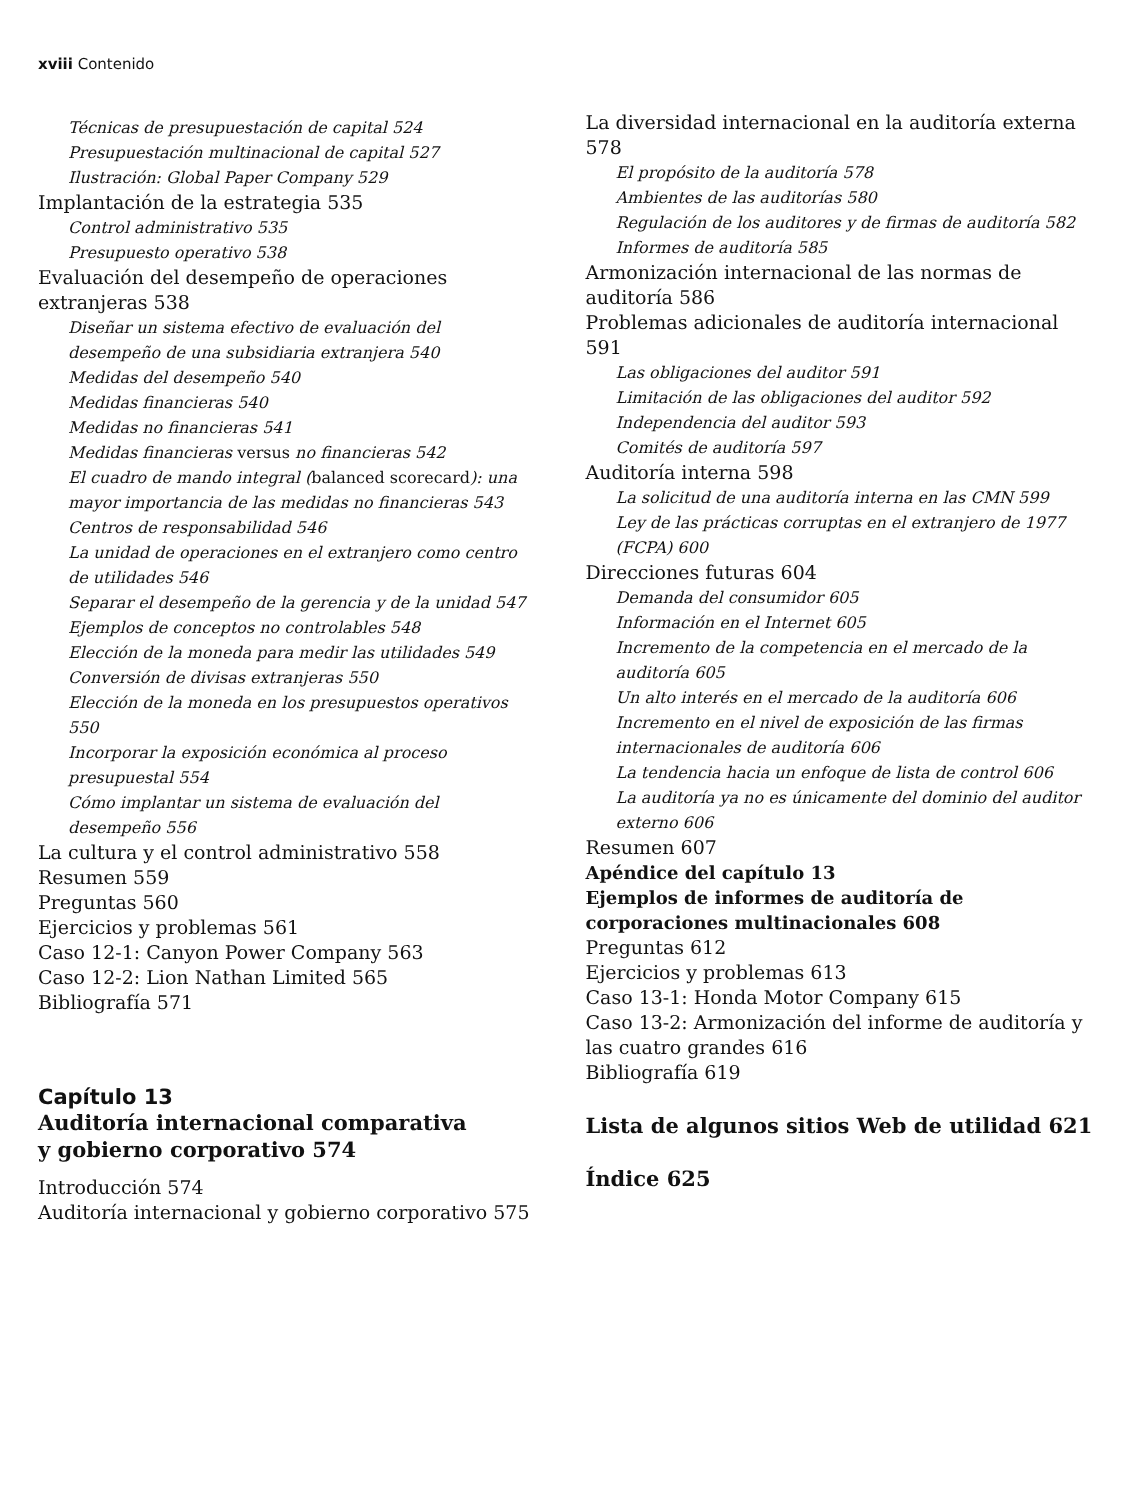xviii Contenido
Técnicas de presupuestación de capital 524
Presupuestación multinacional de capital 527
Ilustración: Global Paper Company 529
Implantación de la estrategia 535
Control administrativo 535
Presupuesto operativo 538
Evaluación del desempeño de operaciones extranjeras 538
Diseñar un sistema efectivo de evaluación del desempeño de una subsidiaria extranjera 540
Medidas del desempeño 540
Medidas financieras 540
Medidas no financieras 541
Medidas financieras versus no financieras 542
El cuadro de mando integral (balanced scorecard): una mayor importancia de las medidas no financieras 543
Centros de responsabilidad 546
La unidad de operaciones en el extranjero como centro de utilidades 546
Separar el desempeño de la gerencia y de la unidad 547
Ejemplos de conceptos no controlables 548
Elección de la moneda para medir las utilidades 549
Conversión de divisas extranjeras 550
Elección de la moneda en los presupuestos operativos 550
Incorporar la exposición económica al proceso presupuestal 554
Cómo implantar un sistema de evaluación del desempeño 556
La cultura y el control administrativo 558
Resumen 559
Preguntas 560
Ejercicios y problemas 561
Caso 12-1: Canyon Power Company 563
Caso 12-2: Lion Nathan Limited 565
Bibliografía 571
Capítulo 13
Auditoría internacional comparativa
y gobierno corporativo 574
Introducción 574
Auditoría internacional y gobierno corporativo 575
La diversidad internacional en la auditoría externa 578
El propósito de la auditoría 578
Ambientes de las auditorías 580
Regulación de los auditores y de firmas de auditoría 582
Informes de auditoría 585
Armonización internacional de las normas de auditoría 586
Problemas adicionales de auditoría internacional 591
Las obligaciones del auditor 591
Limitación de las obligaciones del auditor 592
Independencia del auditor 593
Comités de auditoría 597
Auditoría interna 598
La solicitud de una auditoría interna en las CMN 599
Ley de las prácticas corruptas en el extranjero de 1977 (FCPA) 600
Direcciones futuras 604
Demanda del consumidor 605
Información en el Internet 605
Incremento de la competencia en el mercado de la auditoría 605
Un alto interés en el mercado de la auditoría 606
Incremento en el nivel de exposición de las firmas internacionales de auditoría 606
La tendencia hacia un enfoque de lista de control 606
La auditoría ya no es únicamente del dominio del auditor externo 606
Resumen 607
Apéndice del capítulo 13
Ejemplos de informes de auditoría de corporaciones multinacionales 608
Preguntas 612
Ejercicios y problemas 613
Caso 13-1: Honda Motor Company 615
Caso 13-2: Armonización del informe de auditoría y las cuatro grandes 616
Bibliografía 619
Lista de algunos sitios Web de utilidad 621
Índice 625